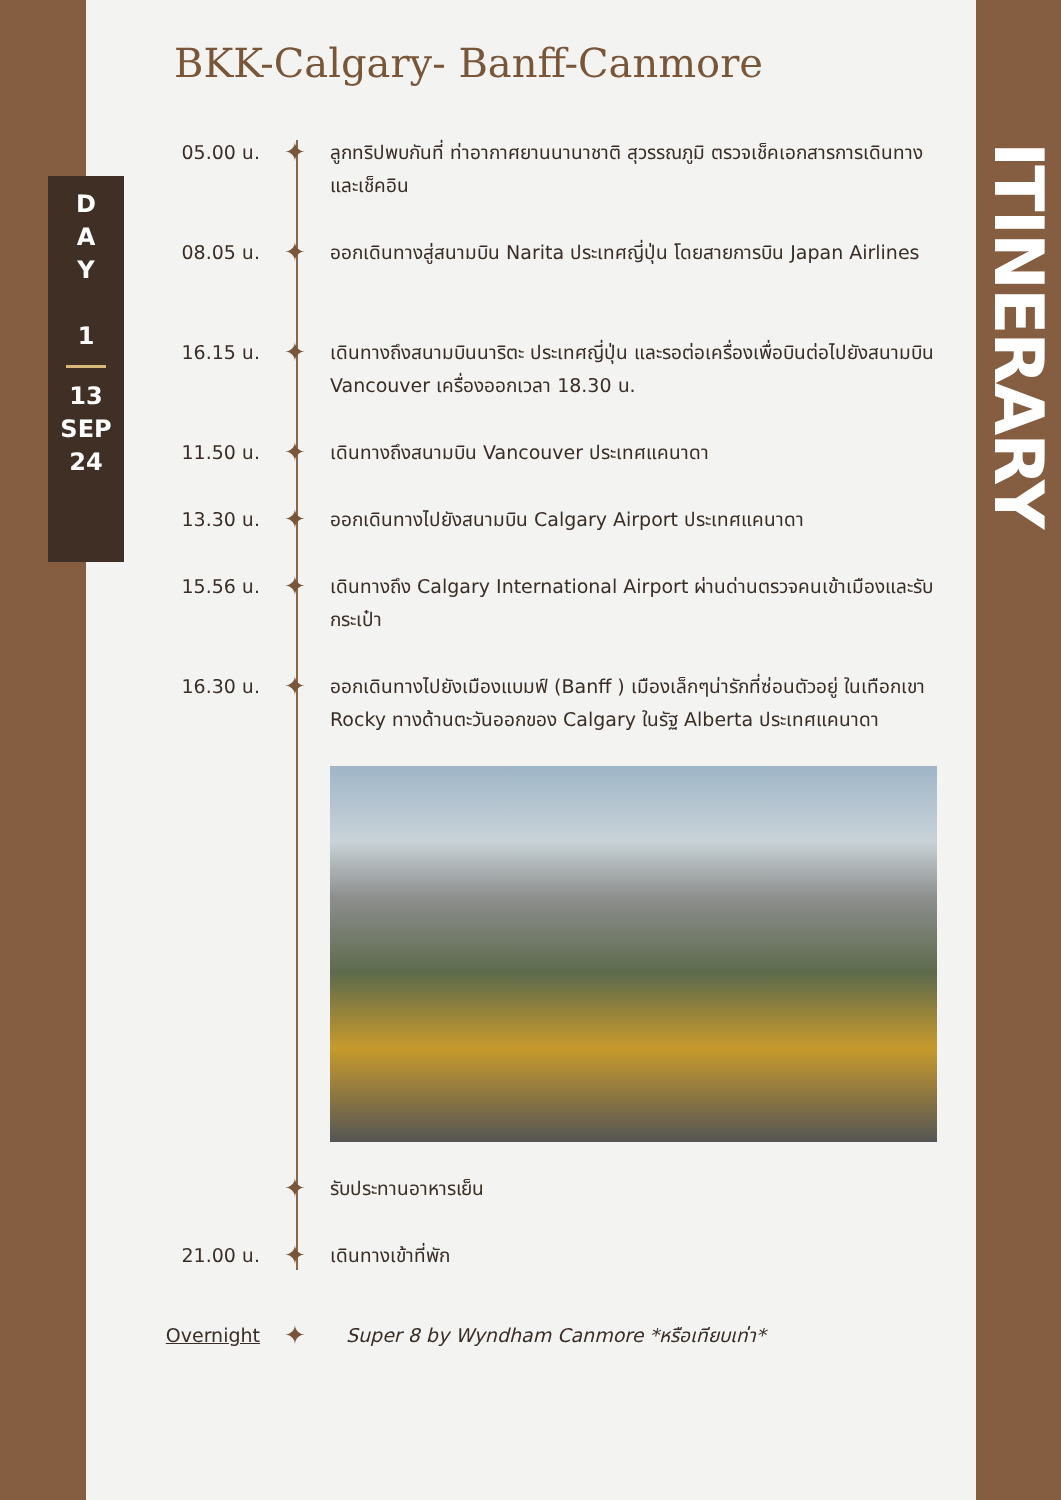D
A
Y
1
13
SEP
24
ITINERARY
BKK-Calgary- Banff-Canmore
05.00 น.
✦
ลูกทริปพบกันที่ ท่าอากาศยานนานาชาติ สุวรรณภูมิ ตรวจเช็คเอกสารการเดินทางและเช็คอิน
08.05 น.
✦
ออกเดินทางสู่สนามบิน Narita ประเทศญี่ปุ่น โดยสายการบิน Japan Airlines
16.15 น.
✦
เดินทางถึงสนามบินนาริตะ ประเทศญี่ปุ่น และรอต่อเครื่องเพื่อบินต่อไปยังสนามบิน Vancouver เครื่องออกเวลา 18.30 น.
11.50 น.
✦
เดินทางถึงสนามบิน Vancouver ประเทศแคนาดา
13.30 น.
✦
ออกเดินทางไปยังสนามบิน Calgary Airport ประเทศแคนาดา
15.56 น.
✦
เดินทางถึง Calgary International Airport ผ่านด่านตรวจคนเข้าเมืองและรับกระเป๋า
16.30 น.
✦
ออกเดินทางไปยังเมืองแบมฟ์ (Banff ) เมืองเล็กๆน่ารักที่ซ่อนตัวอยู่ ในเทือกเขา Rocky ทางด้านตะวันออกของ Calgary ในรัฐ Alberta ประเทศแคนาดา
✦
รับประทานอาหารเย็น
21.00 น.
✦
เดินทางเข้าที่พัก
Overnight
✦
Super 8 by Wyndham Canmore *หรือเทียบเท่า*